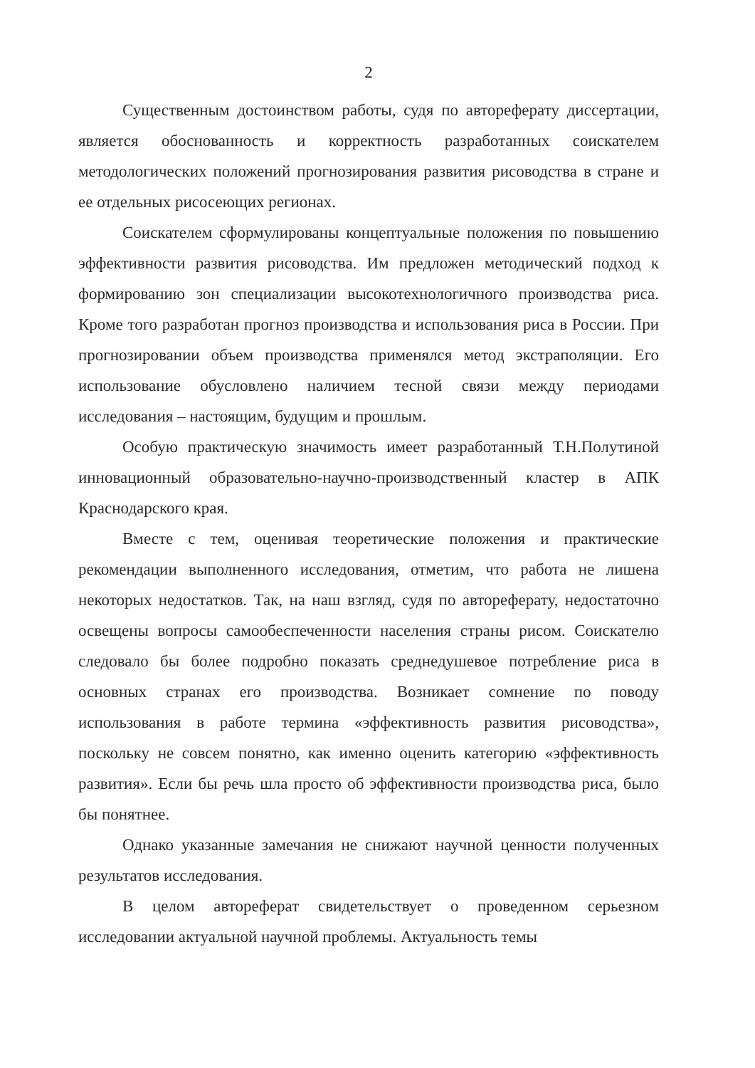2
Существенным достоинством работы, судя по автореферату диссертации, является обоснованность и корректность разработанных соискателем методологических положений прогнозирования развития рисоводства в стране и ее отдельных рисосеющих регионах.
Соискателем сформулированы концептуальные положения по повышению эффективности развития рисоводства. Им предложен методический подход к формированию зон специализации высокотехнологичного производства риса. Кроме того разработан прогноз производства и использования риса в России. При прогнозировании объем производства применялся метод экстраполяции. Его использование обусловлено наличием тесной связи между периодами исследования – настоящим, будущим и прошлым.
Особую практическую значимость имеет разработанный Т.Н.Полутиной инновационный образовательно-научно-производственный кластер в АПК Краснодарского края.
Вместе с тем, оценивая теоретические положения и практические рекомендации выполненного исследования, отметим, что работа не лишена некоторых недостатков. Так, на наш взгляд, судя по автореферату, недостаточно освещены вопросы самообеспеченности населения страны рисом. Соискателю следовало бы более подробно показать среднедушевое потребление риса в основных странах его производства. Возникает сомнение по поводу использования в работе термина «эффективность развития рисоводства», поскольку не совсем понятно, как именно оценить категорию «эффективность развития». Если бы речь шла просто об эффективности производства риса, было бы понятнее.
Однако указанные замечания не снижают научной ценности полученных результатов исследования.
В целом автореферат свидетельствует о проведенном серьезном исследовании актуальной научной проблемы. Актуальность темы